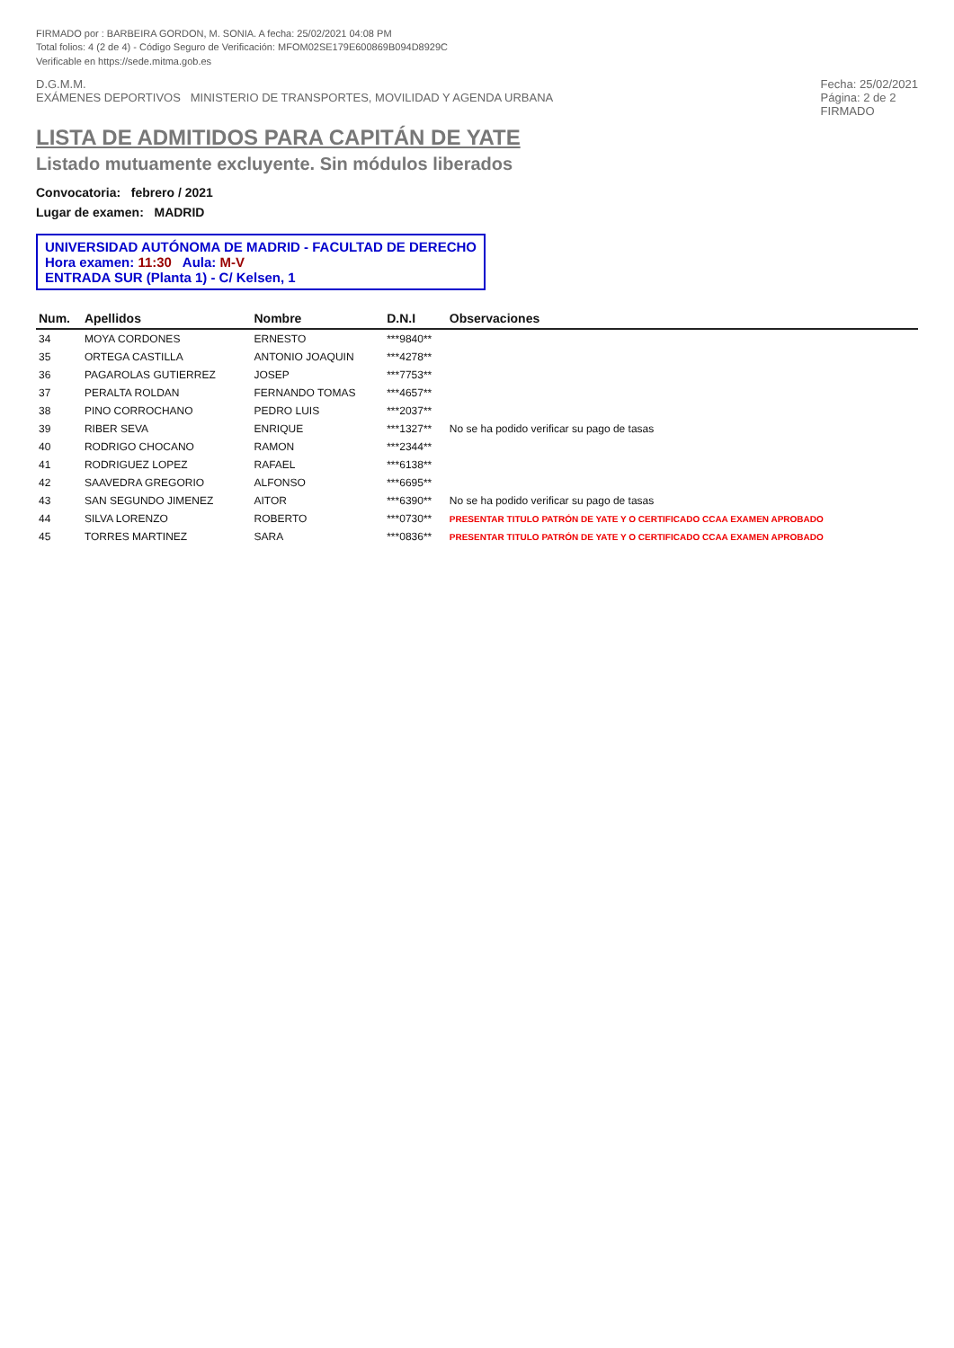FIRMADO por : BARBEIRA GORDON, M. SONIA. A fecha: 25/02/2021 04:08 PM
Total folios: 4 (2 de 4) - Código Seguro de Verificación: MFOM02SE179E600869B094D8929C
Verificable en https://sede.mitma.gob.es
D.G.M.M.
EXÁMENES DEPORTIVOS MINISTERIO DE TRANSPORTES, MOVILIDAD Y AGENDA URBANA
Fecha: 25/02/2021
Página: 2 de 2
FIRMADO
LISTA DE ADMITIDOS PARA CAPITÁN DE YATE
Listado mutuamente excluyente. Sin módulos liberados
Convocatoria: febrero / 2021
Lugar de examen: MADRID
UNIVERSIDAD AUTÓNOMA DE MADRID - FACULTAD DE DERECHO
Hora examen: 11:30 Aula: M-V
ENTRADA SUR (Planta 1) - C/ Kelsen, 1
| Num. | Apellidos | Nombre | D.N.I | Observaciones |
| --- | --- | --- | --- | --- |
| 34 | MOYA CORDONES | ERNESTO | ***9840** | |
| 35 | ORTEGA CASTILLA | ANTONIO JOAQUIN | ***4278** | |
| 36 | PAGAROLAS GUTIERREZ | JOSEP | ***7753** | |
| 37 | PERALTA ROLDAN | FERNANDO TOMAS | ***4657** | |
| 38 | PINO CORROCHANO | PEDRO LUIS | ***2037** | |
| 39 | RIBER SEVA | ENRIQUE | ***1327** | No se ha podido verificar su pago de tasas |
| 40 | RODRIGO CHOCANO | RAMON | ***2344** | |
| 41 | RODRIGUEZ LOPEZ | RAFAEL | ***6138** | |
| 42 | SAAVEDRA GREGORIO | ALFONSO | ***6695** | |
| 43 | SAN SEGUNDO JIMENEZ | AITOR | ***6390** | No se ha podido verificar su pago de tasas |
| 44 | SILVA LORENZO | ROBERTO | ***0730** | PRESENTAR TITULO PATRÓN DE YATE Y O CERTIFICADO CCAA EXAMEN APROBADO |
| 45 | TORRES MARTINEZ | SARA | ***0836** | PRESENTAR TITULO PATRÓN DE YATE Y O CERTIFICADO CCAA EXAMEN APROBADO |